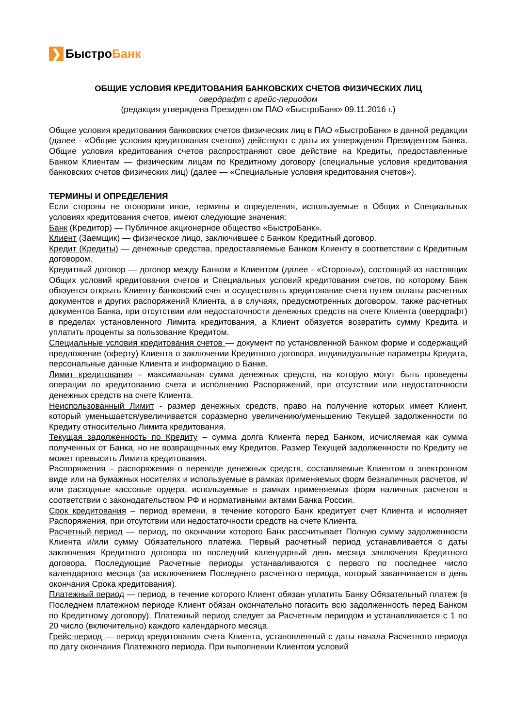❯
БыстроБанк
ОБЩИЕ УСЛОВИЯ КРЕДИТОВАНИЯ БАНКОВСКИХ СЧЕТОВ ФИЗИЧЕСКИХ ЛИЦ
овердрафт с грейс-периодом
(редакция утверждена Президентом ПАО «БыстроБанк» 09.11.2016 г.)
Общие условия кредитования банковских счетов физических лиц в ПАО «БыстроБанк» в данной редакции (далее - «Общие условия кредитования счетов») действуют с даты их утверждения Президентом Банка. Общие условия кредитования счетов распространяют свое действие на Кредиты, предоставленные Банком Клиентам — физическим лицам по Кредитному договору (специальные условия кредитования банковских счетов физических лиц) (далее — «Специальные условия кредитования счетов»).
ТЕРМИНЫ И ОПРЕДЕЛЕНИЯ
Если стороны не оговорили иное, термины и определения, используемые в Общих и Специальных условиях кредитования счетов, имеют следующие значения:
Банк (Кредитор) — Публичное акционерное общество «БыстроБанк».
Клиент (Заемщик) — физическое лицо, заключившее с Банком Кредитный договор.
Кредит (Кредиты) — денежные средства, предоставляемые Банком Клиенту в соответствии с Кредитным договором.
Кредитный договор — договор между Банком и Клиентом (далее - «Стороны»), состоящий из настоящих Общих условий кредитования счетов и Специальных условий кредитования счетов, по которому Банк обязуется открыть Клиенту банковский счет и осуществлять кредитование счета путем оплаты расчетных документов и других распоряжений Клиента, а в случаях, предусмотренных договором, также расчетных документов Банка, при отсутствии или недостаточности денежных средств на счете Клиента (овердрафт) в пределах установленного Лимита кредитования, а Клиент обязуется возвратить сумму Кредита и уплатить проценты за пользование Кредитом.
Специальные условия кредитования счетов — документ по установленной Банком форме и содержащий предложение (оферту) Клиента о заключении Кредитного договора, индивидуальные параметры Кредита, персональные данные Клиента и информацию о Банке.
Лимит кредитования – максимальная сумма денежных средств, на которую могут быть проведены операции по кредитованию счета и исполнению Распоряжений, при отсутствии или недостаточности денежных средств на счете Клиента.
Неиспользованный Лимит - размер денежных средств, право на получение которых имеет Клиент, который уменьшается/увеличивается соразмерно увеличению/уменьшению Текущей задолженности по Кредиту относительно Лимита кредитования.
Текущая задолженность по Кредиту – сумма долга Клиента перед Банком, исчисляемая как сумма полученных от Банка, но не возвращенных ему Кредитов. Размер Текущей задолженности по Кредиту не может превысить Лимита кредитования.
Распоряжения – распоряжения о переводе денежных средств, составляемые Клиентом в электронном виде или на бумажных носителях и используемые в рамках применяемых форм безналичных расчетов, и/или расходные кассовые ордера, используемые в рамках применяемых форм наличных расчетов в соответствии с законодательством РФ и нормативными актами Банка России.
Срок кредитования – период времени, в течение которого Банк кредитует счет Клиента и исполняет Распоряжения, при отсутствии или недостаточности средств на счете Клиента.
Расчетный период — период, по окончании которого Банк рассчитывает Полную сумму задолженности Клиента и/или сумму Обязательного платежа. Первый расчетный период устанавливается с даты заключения Кредитного договора по последний календарный день месяца заключения Кредитного договора. Последующие Расчетные периоды устанавливаются с первого по последнее число календарного месяца (за исключением Последнего расчетного периода, который заканчивается в день окончания Срока кредитования).
Платежный период — период, в течение которого Клиент обязан уплатить Банку Обязательный платеж (в Последнем платежном периоде Клиент обязан окончательно погасить всю задолженность перед Банком по Кредитному договору). Платежный период следует за Расчетным периодом и устанавливается с 1 по 20 число (включительно) каждого календарного месяца.
Грейс-период — период кредитования счета Клиента, установленный с даты начала Расчетного периода по дату окончания Платежного периода. При выполнении Клиентом условий